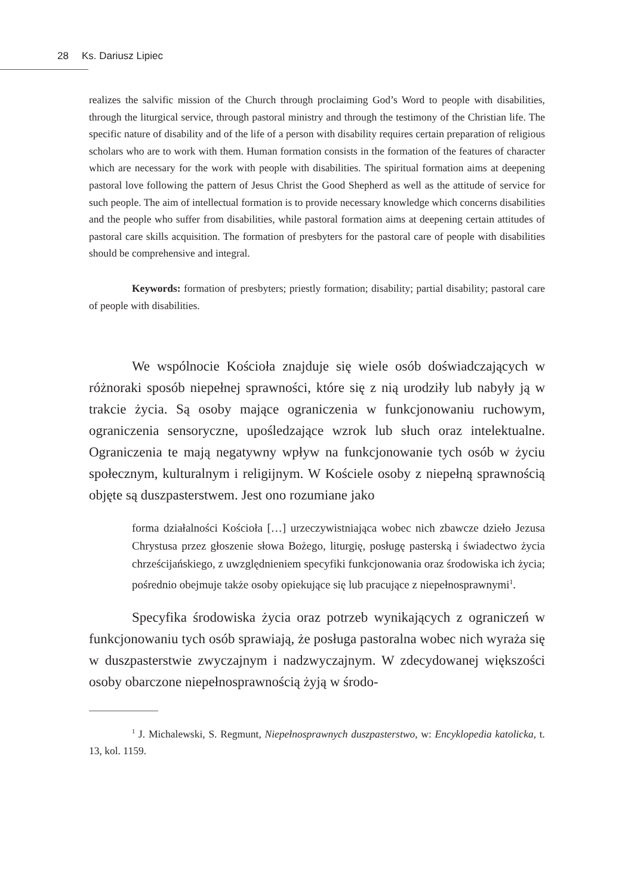28 Ks. Dariusz Lipiec
realizes the salvific mission of the Church through proclaiming God’s Word to people with disabilities, through the liturgical service, through pastoral ministry and through the testimony of the Christian life. The specific nature of disability and of the life of a person with disability requires certain preparation of religious scholars who are to work with them. Human formation consists in the formation of the features of character which are necessary for the work with people with disabilities. The spiritual formation aims at deepening pastoral love following the pattern of Jesus Christ the Good Shepherd as well as the attitude of service for such people. The aim of intellectual formation is to provide necessary knowledge which concerns disabilities and the people who suffer from disabilities, while pastoral formation aims at deepening certain attitudes of pastoral care skills acquisition. The formation of presbyters for the pastoral care of people with disabilities should be comprehensive and integral.
Keywords: formation of presbyters; priestly formation; disability; partial disability; pastoral care of people with disabilities.
We wspólnocie Kościoła znajduje się wiele osób doświadczających w różnoraki sposób niepełnej sprawności, które się z nią urodziły lub nabyły ją w trakcie życia. Są osoby mające ograniczenia w funkcjonowaniu ruchowym, ograniczenia sensoryczne, upośledzające wzrok lub słuch oraz intelektualne. Ograniczenia te mają negatywny wpływ na funkcjonowanie tych osób w życiu społecznym, kulturalnym i religijnym. W Kościele osoby z niepełną sprawnością objęte są duszpasterstwem. Jest ono rozumiane jako
forma działalności Kościoła […] urzeczywistniająca wobec nich zbawcze dzieło Jezusa Chrystusa przez głoszenie słowa Bożego, liturgię, posługę pasterską i świadectwo życia chrześcijańskiego, z uwzględnieniem specyfiki funkcjonowania oraz środowiska ich życia; pośrednio obejmuje także osoby opiekujące się lub pracujące z niepełnosprawnymi<sup>1</sup>.
Specyfika środowiska życia oraz potrzeb wynikających z ograniczeń w funkcjonowaniu tych osób sprawiają, że posługa pastoralna wobec nich wyraża się w duszpasterstwie zwyczajnym i nadzwyczajnym. W zdecydowanej większości osoby obarczone niepełnosprawnością żyją w środo-
<sup>1</sup> J. Michalewski, S. Regmunt, Niepełnosprawnych duszpasterstwo, w: Encyklopedia katolicka, t. 13, kol. 1159.